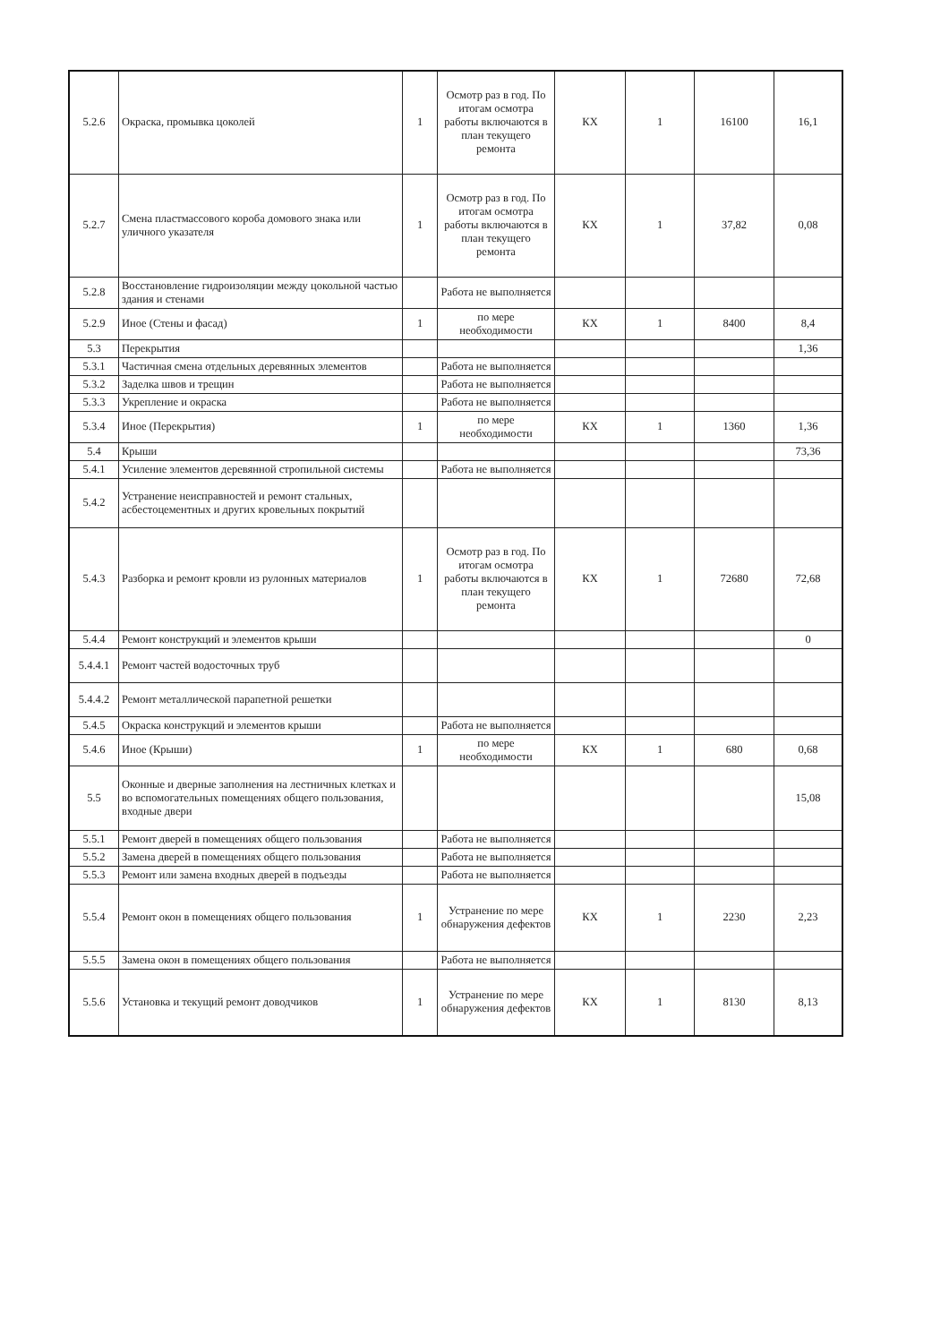| 5.2.6 | Окраска, промывка цоколей | 1 | Осмотр раз в год. По итогам осмотра работы включаются в план текущего ремонта | КХ | 1 | 16100 | 16,1 |
| 5.2.7 | Смена пластмассового короба домового знака или уличного указателя | 1 | Осмотр раз в год. По итогам осмотра работы включаются в план текущего ремонта | КХ | 1 | 37,82 | 0,08 |
| 5.2.8 | Восстановление гидроизоляции между цокольной частью здания и стенами | | Работа не выполняется | | | | |
| 5.2.9 | Иное (Стены и фасад) | 1 | по мере необходимости | КХ | 1 | 8400 | 8,4 |
| 5.3 | Перекрытия | | | | | | 1,36 |
| 5.3.1 | Частичная смена отдельных деревянных элементов | | Работа не выполняется | | | | |
| 5.3.2 | Заделка швов и трещин | | Работа не выполняется | | | | |
| 5.3.3 | Укрепление и окраска | | Работа не выполняется | | | | |
| 5.3.4 | Иное (Перекрытия) | 1 | по мере необходимости | КХ | 1 | 1360 | 1,36 |
| 5.4 | Крыши | | | | | | 73,36 |
| 5.4.1 | Усиление элементов деревянной стропильной системы | | Работа не выполняется | | | | |
| 5.4.2 | Устранение неисправностей и ремонт стальных, асбестоцементных и других кровельных покрытий | | | | | | |
| 5.4.3 | Разборка и ремонт кровли из рулонных материалов | 1 | Осмотр раз в год. По итогам осмотра работы включаются в план текущего ремонта | КХ | 1 | 72680 | 72,68 |
| 5.4.4 | Ремонт конструкций и элементов крыши | | | | | | 0 |
| 5.4.4.1 | Ремонт частей водосточных труб | | | | | | |
| 5.4.4.2 | Ремонт металлической парапетной решетки | | | | | | |
| 5.4.5 | Окраска конструкций и элементов крыши | | Работа не выполняется | | | | |
| 5.4.6 | Иное (Крыши) | 1 | по мере необходимости | КХ | 1 | 680 | 0,68 |
| 5.5 | Оконные и дверные заполнения на лестничных клетках и во вспомогательных помещениях общего пользования, входные двери | | | | | | 15,08 |
| 5.5.1 | Ремонт дверей в помещениях общего пользования | | Работа не выполняется | | | | |
| 5.5.2 | Замена дверей в помещениях общего пользования | | Работа не выполняется | | | | |
| 5.5.3 | Ремонт или замена входных дверей в подъезды | | Работа не выполняется | | | | |
| 5.5.4 | Ремонт окон в помещениях общего пользования | 1 | Устранение по мере обнаружения дефектов | КХ | 1 | 2230 | 2,23 |
| 5.5.5 | Замена окон в помещениях общего пользования | | Работа не выполняется | | | | |
| 5.5.6 | Установка и текущий ремонт доводчиков | 1 | Устранение по мере обнаружения дефектов | КХ | 1 | 8130 | 8,13 |